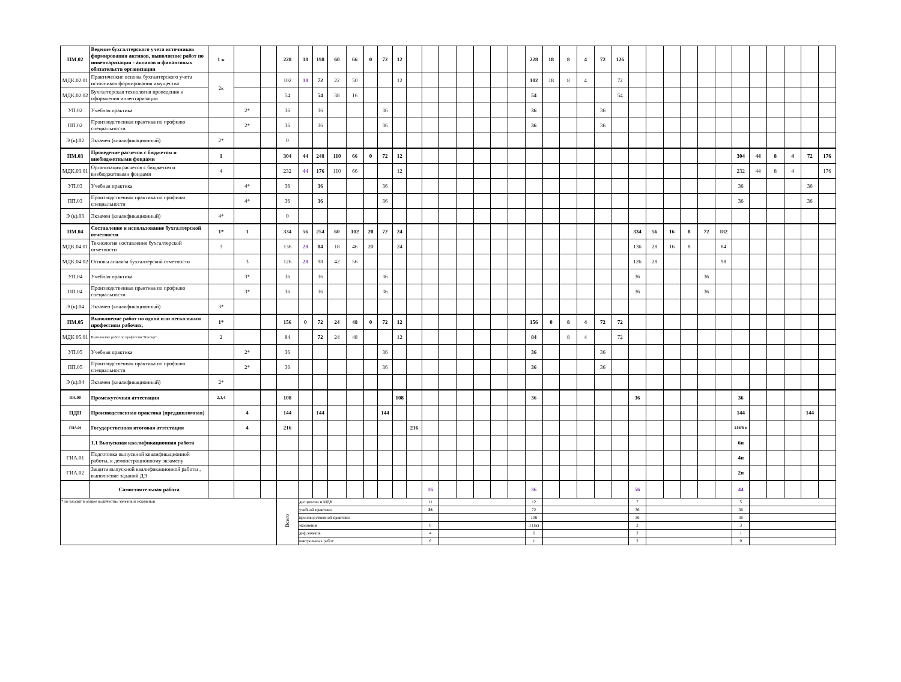| ПМ.02 | Ведение бухгалтерского учета источников формирования активов, выполнение работ по инвентаризации - активов и финансовых обязательств организации | 1 к | | | 228 | 18 | 198 | 60 | 66 | 0 | 72 | 12 | | | | | | | | 228 | 18 | 8 | 4 | 72 | 126 | | | | | | | | | | | | |
| МДК.02.01 | Практические основы бухгалтерского учета источников формирования имущества | 2к | | | 102 | 18 | 72 | 22 | 50 | | | 12 | | | | | | | | 102 | 18 | 8 | 4 | | 72 | | | | | | | | | | | | |
| МДК.02.02 | Бухгалтерская технология проведения и оформления инвентаризации | | | | 54 | | 54 | 38 | 16 | | | | | | | | | | | 54 | | | | | 54 | | | | | | | | | | | | |
| УП.02 | Учебная практика | | 2* | | 36 | | 36 | | | | 36 | | | | | | | | | 36 | | | | 36 | | | | | | | | | | | | | |
| ПП.02 | Производственная практика по профилю специальности | | 2* | | 36 | | 36 | | | | 36 | | | | | | | | | 36 | | | | 36 | | | | | | | | | | | | | |
| Э (к).02 | Экзамен (квалификационный) | 2* | | | 0 | | | | | | | | | | | | | | | | | | | | | | | | | | | | | | | | |
| ПМ.03 | Проведение расчетов с бюджетом и внебюджетными фондами | 1 | | | 304 | 44 | 248 | 110 | 66 | 0 | 72 | 12 | | | | | | | | | | | | | | | | | | | | 304 | 44 | 8 | 4 | 72 | 176 |
| МДК.03.01 | Организация расчетов с бюджетом и внебюджетными фондами | 4 | | | 232 | 44 | 176 | 110 | 66 | | | 12 | | | | | | | | | | | | | | | | | | | | 232 | 44 | 8 | 4 | | 176 |
| УП.03 | Учебная практика | | 4* | | 36 | | 36 | | | | 36 | | | | | | | | | | | | | | | | | | | | | 36 | | | | 36 | |
| ПП.03 | Производственная практика по профилю специальности | | 4* | | 36 | | 36 | | | | 36 | | | | | | | | | | | | | | | | | | | | | 36 | | | | 36 | |
| Э (к).03 | Экзамен (квалификационный) | 4* | | | 0 | | | | | | | | | | | | | | | | | | | | | | | | | | | | | | | | |
| ПМ.04 | Составление и использование бухгалтерской отчетности | 1* | 1 | | 334 | 56 | 254 | 60 | 102 | 20 | 72 | 24 | | | | | | | | | | | | | | 334 | 56 | 16 | 8 | 72 | 182 | | | | | | |
| МДК.04.01 | Технология составления бухгалтерской отчетности | 3 | | | 136 | 28 | 84 | 18 | 46 | 20 | | 24 | | | | | | | | | | | | | | 136 | 28 | 16 | 8 | | 84 | | | | | | |
| МДК.04.02 | Основы анализа бухгалтерской отчетности | | 3 | | 126 | 28 | 98 | 42 | 56 | | | | | | | | | | | | | | | | | 126 | 28 | | | | 98 | | | | | | |
| УП.04 | Учебная практика | | 3* | | 36 | | 36 | | | | 36 | | | | | | | | | | | | | | | 36 | | | | 36 | | | | | | | |
| ПП.04 | Производственная практика по профилю специальности | | 3* | | 36 | | 36 | | | | 36 | | | | | | | | | | | | | | | 36 | | | | 36 | | | | | | | |
| Э (к).04 | Экзамен (квалификационный) | 3* | | | | | | | | | | | | | | | | | | | | | | | | | | | | | | | | | | | |
| ПМ.05 | Выполнение работ по одной или нескольким профессиям рабочих, | 1* | | | 156 | 0 | 72 | 24 | 48 | 0 | 72 | 12 | | | | | | | | 156 | 0 | 8 | 4 | 72 | 72 | | | | | | | | | | | | |
| МДК 05.01 | Выполнение работ по профессии "Кассир" | 2 | | | 84 | | 72 | 24 | 48 | | | 12 | | | | | | | | 84 | | 8 | 4 | | 72 | | | | | | | | | | | | |
| УП.05 | Учебная практика | | 2* | | 36 | | | | | | 36 | | | | | | | | | 36 | | | | 36 | | | | | | | | | | | | | |
| ПП.05 | Производственная практика по профилю специальности | | 2* | | 36 | | | | | | 36 | | | | | | | | | 36 | | | | 36 | | | | | | | | | | | | | |
| Э (к).04 | Экзамен (квалификационный) | 2* | | | | | | | | | | | | | | | | | | | | | | | | | | | | | | | | | | | |
| ПА.00 | Промежуточная аттестация | 2,3,4 | | | 108 | | | | | | | 108 | | | | | | | | 36 | | | | | | 36 | | | | | | 36 | | | | | |
| ПДП | Производственная практика (преддипломная) | | 4 | | 144 | | 144 | | | | 144 | | | | | | | | | | | | | | | | | | | | | 144 | | | | 144 | |
| ГИА.00 | Государственная итоговая аттестация | | 4 | | 216 | | | | | | | | 216 | | | | | | | | | | | | | | | | | | | 216/6 н | | | | | |
| | 1.1 Выпускная квалификационная работа | | | | | | | | | | | | | | | | | | | | | | | | | | | | | | | 6н | | | | | |
| ГИА.01 | Подготовка выпускной квалификационной работы, к демонстрационному экзамену | | | | | | | | | | | | | | | | | | | | | | | | | | | | | | | 4н | | | | | |
| ГИА.02 | Защита выпускной квалификационной работы , выполнение заданий ДЭ | | | | | | | | | | | | | | | | | | | | | | | | | | | | | | | 2н | | | | | |
| | Самостоятельная работа | | | | | | | | | | | | | 16 | | | | | | 36 | | | | | | 56 | | | | | | 44 | | | | | |
| * не входит в общее количество зачетов и экзаменов | | | | | Всего | дисциплин и МДК | | | | | | | | 11 | | | | | | 12 | | | | | | 7 | | | | | | 5 | | | | | |
| | | | | | | учебной практики | | | | | | | | 36 | | | | | | 72 | | | | | | 36 | | | | | | 36 | | | | | |
| | | | | | | производственной практики | | | | | | | | | | | | | | 108 | | | | | | 36 | | | | | | 36 | | | | | |
| | | | | | | экзаменов | | | | | | | | 0 | | | | | | 3 (1к) | | | | | | 2 | | | | | | 3 | | | | | |
| | | | | | | диф.зачетов | | | | | | | | 4 | | | | | | 6 | | | | | | 2 | | | | | | 1 | | | | | |
| | | | | | | контрольных работ | | | | | | | | 6 | | | | | | 1 | | | | | | 2 | | | | | | 0 | | | | | |